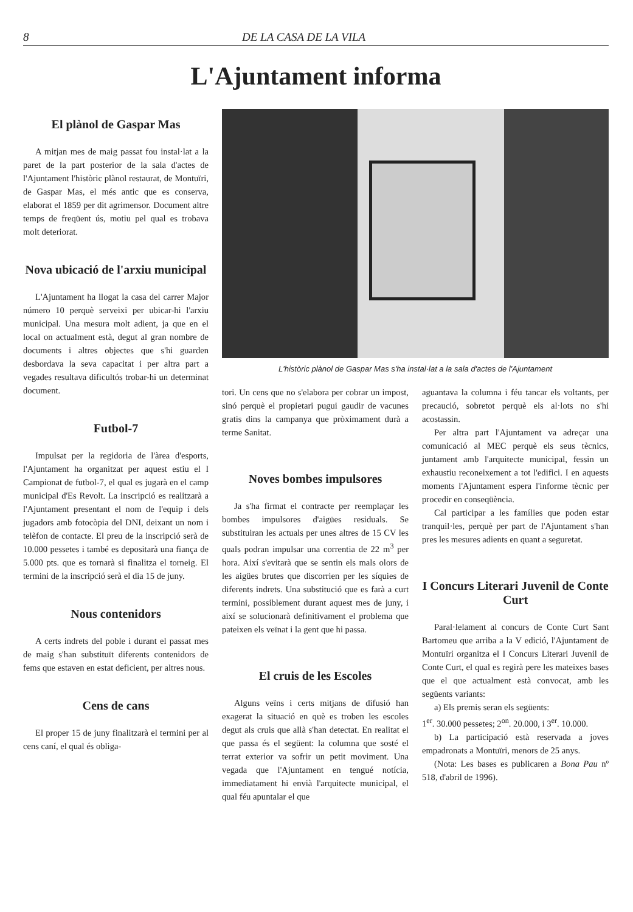8 DE LA CASA DE LA VILA
L'Ajuntament informa
El plànol de Gaspar Mas
A mitjan mes de maig passat fou instal·lat a la paret de la part posterior de la sala d'actes de l'Ajuntament l'històric plànol restaurat, de Montuïri, de Gaspar Mas, el més antic que es conserva, elaborat el 1859 per dit agrimensor. Document altre temps de freqüent ús, motiu pel qual es trobava molt deteriorat.
Nova ubicació de l'arxiu municipal
L'Ajuntament ha llogat la casa del carrer Major número 10 perquè serveixi per ubicar-hi l'arxiu municipal. Una mesura molt adient, ja que en el local on actualment està, degut al gran nombre de documents i altres objectes que s'hi guarden desbordava la seva capacitat i per altra part a vegades resultava dificultós trobar-hi un determinat document.
Futbol-7
Impulsat per la regidoria de l'àrea d'esports, l'Ajuntament ha organitzat per aquest estiu el I Campionat de futbol-7, el qual es jugarà en el camp municipal d'Es Revolt. La inscripció es realitzarà a l'Ajuntament presentant el nom de l'equip i dels jugadors amb fotocòpia del DNI, deixant un nom i telèfon de contacte. El preu de la inscripció serà de 10.000 pessetes i també es depositarà una fiança de 5.000 pts. que es tornarà si finalitza el torneig. El termini de la inscripció serà el dia 15 de juny.
Nous contenidors
A certs indrets del poble i durant el passat mes de maig s'han substituït diferents contenidors de fems que estaven en estat deficient, per altres nous.
Cens de cans
El proper 15 de juny finalitzarà el termini per al cens caní, el qual és obliga-
L'històric plànol de Gaspar Mas s'ha instal·lat a la sala d'actes de l'Ajuntament
tori. Un cens que no s'elabora per cobrar un impost, sinó perquè el propietari pugui gaudir de vacunes gratis dins la campanya que pròximament durà a terme Sanitat.
Noves bombes impulsores
Ja s'ha firmat el contracte per reemplaçar les bombes impulsores d'aigües residuals. Se substituiran les actuals per unes altres de 15 CV les quals podran impulsar una correntia de 22 m<sup>3</sup> per hora. Així s'evitarà que se sentin els mals olors de les aigües brutes que discorrien per les síquies de diferents indrets. Una substitució que es farà a curt termini, possiblement durant aquest mes de juny, i així se solucionarà definitivament el problema que pateixen els veïnat i la gent que hi passa.
El cruis de les Escoles
Alguns veïns i certs mitjans de difusió han exagerat la situació en què es troben les escoles degut als cruis que allà s'han detectat. En realitat el que passa és el següent: la columna que sosté el terrat exterior va sofrir un petit moviment. Una vegada que l'Ajuntament en tengué notícia, immediatament hi envià l'arquitecte municipal, el qual féu apuntalar el que
aguantava la columna i féu tancar els voltants, per precaució, sobretot perquè els al·lots no s'hi acostassin.
Per altra part l'Ajuntament va adreçar una comunicació al MEC perquè els seus tècnics, juntament amb l'arquitecte municipal, fessin un exhaustiu reconeixement a tot l'edifici. I en aquests moments l'Ajuntament espera l'informe tècnic per procedir en conseqüència.
Cal participar a les famílies que poden estar tranquil·les, perquè per part de l'Ajuntament s'han pres les mesures adients en quant a seguretat.
I Concurs Literari Juvenil de Conte Curt
Paral·lelament al concurs de Conte Curt Sant Bartomeu que arriba a la V edició, l'Ajuntament de Montuïri organitza el I Concurs Literari Juvenil de Conte Curt, el qual es regirà pere les mateixes bases que el que actualment està convocat, amb les següents variants:
a) Els premis seran els següents:
1<sup>er</sup>. 30.000 pessetes; 2<sup>on</sup>. 20.000, i 3<sup>er</sup>. 10.000.
b) La participació està reservada a joves empadronats a Montuïri, menors de 25 anys.
(Nota: Les bases es publicaren a Bona Pau nº 518, d'abril de 1996).